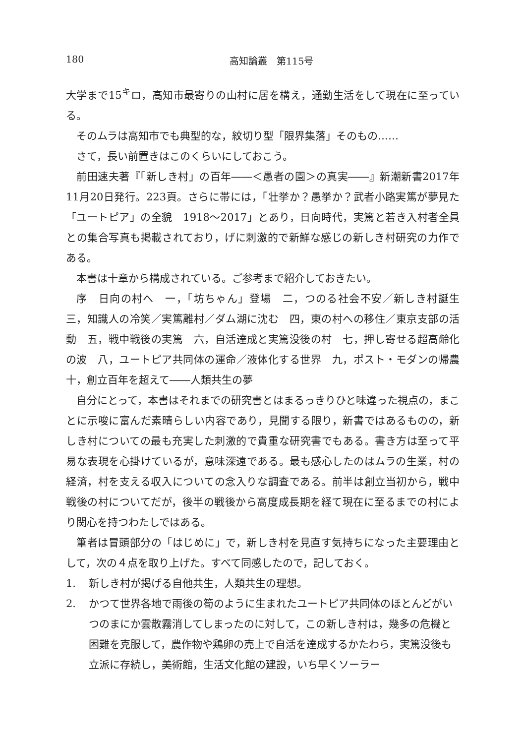180 高知論叢　第115号
大学まで15<sup>キ</sup>ロ，高知市最寄りの山村に居を構え，通勤生活をして現在に至っている。
そのムラは高知市でも典型的な，紋切り型「限界集落」そのもの……
さて，長い前置きはこのくらいにしておこう。
前田速夫著『「新しき村」の百年――＜愚者の園＞の真実――』新潮新書2017年11月20日発行。223頁。さらに帯には，「壮挙か？愚挙か？武者小路実篤が夢見た「ユートピア」の全貌　1918～2017」とあり，日向時代，実篤と若き入村者全員との集合写真も掲載されており，げに刺激的で新鮮な感じの新しき村研究の力作である。
本書は十章から構成されている。ご参考まで紹介しておきたい。
序　日向の村へ　一，「坊ちゃん」登場　二，つのる社会不安／新しき村誕生　三，知識人の冷笑／実篤離村／ダム湖に沈む　四，東の村への移住／東京支部の活動　五，戦中戦後の実篤　六，自活達成と実篤没後の村　七，押し寄せる超高齢化の波　八，ユートピア共同体の運命／液体化する世界　九，ポスト・モダンの帰農　十，創立百年を超えて――人類共生の夢
自分にとって，本書はそれまでの研究書とはまるっきりひと味違った視点の，まことに示唆に富んだ素晴らしい内容であり，見聞する限り，新書ではあるものの，新しき村についての最も充実した刺激的で貴重な研究書でもある。書き方は至って平易な表現を心掛けているが，意味深遠である。最も感心したのはムラの生業，村の経済，村を支える収入についての念入りな調査である。前半は創立当初から，戦中戦後の村についてだが，後半の戦後から高度成長期を経て現在に至るまでの村により関心を持つわたしではある。
筆者は冒頭部分の「はじめに」で，新しき村を見直す気持ちになった主要理由として，次の４点を取り上げた。すべて同感したので，記しておく。
1. 新しき村が掲げる自他共生，人類共生の理想。
2. かつて世界各地で雨後の筍のように生まれたユートピア共同体のほとんどがいつのまにか雲散霧消してしまったのに対して，この新しき村は，幾多の危機と困難を克服して，農作物や鶏卵の売上で自活を達成するかたわら，実篤没後も立派に存続し，美術館，生活文化館の建設，いち早くソーラー